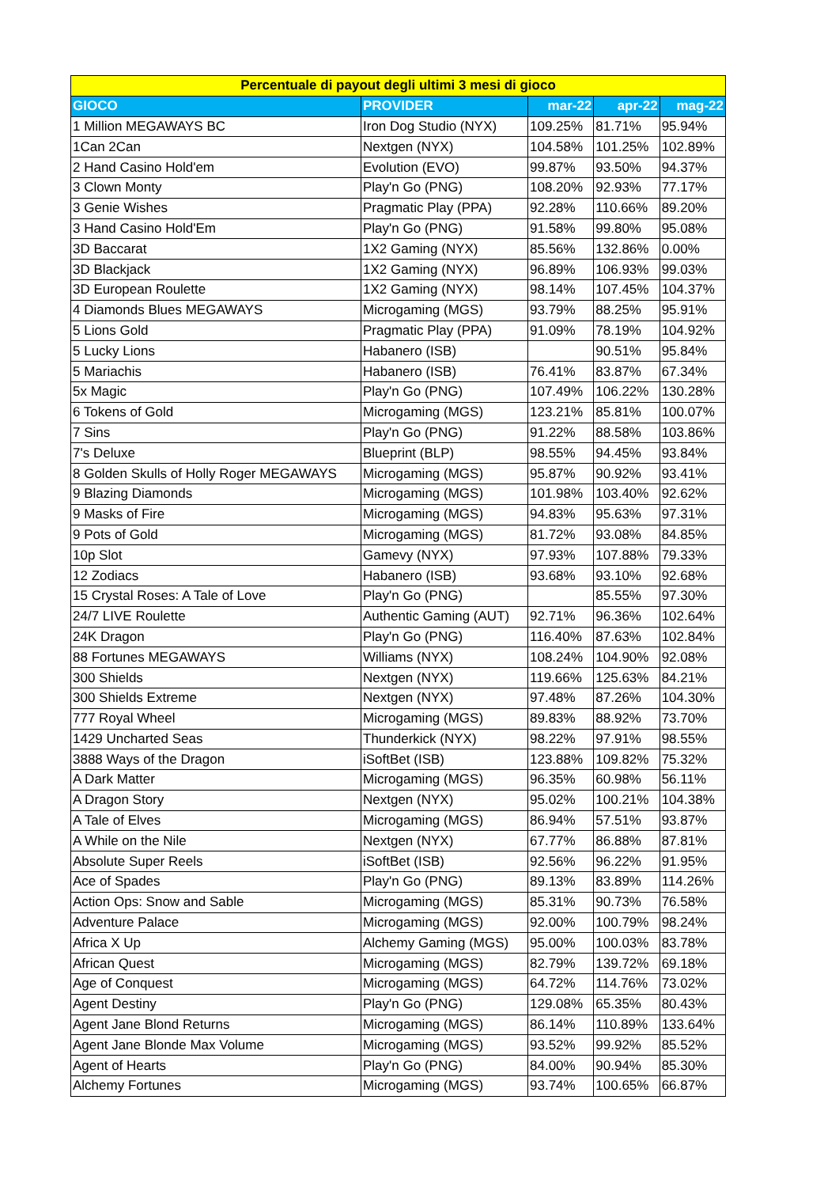| Percentuale di payout degli ultimi 3 mesi di gioco | | | | |
| --- | --- | --- | --- | --- |
| GIOCO | PROVIDER | mar-22 | apr-22 | mag-22 |
| 1 Million MEGAWAYS BC | Iron Dog Studio (NYX) | 109.25% | 81.71% | 95.94% |
| 1Can 2Can | Nextgen (NYX) | 104.58% | 101.25% | 102.89% |
| 2 Hand Casino Hold'em | Evolution (EVO) | 99.87% | 93.50% | 94.37% |
| 3 Clown Monty | Play'n Go (PNG) | 108.20% | 92.93% | 77.17% |
| 3 Genie Wishes | Pragmatic Play (PPA) | 92.28% | 110.66% | 89.20% |
| 3 Hand Casino Hold'Em | Play'n Go (PNG) | 91.58% | 99.80% | 95.08% |
| 3D Baccarat | 1X2 Gaming (NYX) | 85.56% | 132.86% | 0.00% |
| 3D Blackjack | 1X2 Gaming (NYX) | 96.89% | 106.93% | 99.03% |
| 3D European Roulette | 1X2 Gaming (NYX) | 98.14% | 107.45% | 104.37% |
| 4 Diamonds Blues MEGAWAYS | Microgaming (MGS) | 93.79% | 88.25% | 95.91% |
| 5 Lions Gold | Pragmatic Play (PPA) | 91.09% | 78.19% | 104.92% |
| 5 Lucky Lions | Habanero (ISB) | | 90.51% | 95.84% |
| 5 Mariachis | Habanero (ISB) | 76.41% | 83.87% | 67.34% |
| 5x Magic | Play'n Go (PNG) | 107.49% | 106.22% | 130.28% |
| 6 Tokens of Gold | Microgaming (MGS) | 123.21% | 85.81% | 100.07% |
| 7 Sins | Play'n Go (PNG) | 91.22% | 88.58% | 103.86% |
| 7's Deluxe | Blueprint (BLP) | 98.55% | 94.45% | 93.84% |
| 8 Golden Skulls of Holly Roger MEGAWAYS | Microgaming (MGS) | 95.87% | 90.92% | 93.41% |
| 9 Blazing Diamonds | Microgaming (MGS) | 101.98% | 103.40% | 92.62% |
| 9 Masks of Fire | Microgaming (MGS) | 94.83% | 95.63% | 97.31% |
| 9 Pots of Gold | Microgaming (MGS) | 81.72% | 93.08% | 84.85% |
| 10p Slot | Gamevy (NYX) | 97.93% | 107.88% | 79.33% |
| 12 Zodiacs | Habanero (ISB) | 93.68% | 93.10% | 92.68% |
| 15 Crystal Roses: A Tale of Love | Play'n Go (PNG) | | 85.55% | 97.30% |
| 24/7 LIVE Roulette | Authentic Gaming (AUT) | 92.71% | 96.36% | 102.64% |
| 24K Dragon | Play'n Go (PNG) | 116.40% | 87.63% | 102.84% |
| 88 Fortunes MEGAWAYS | Williams (NYX) | 108.24% | 104.90% | 92.08% |
| 300 Shields | Nextgen (NYX) | 119.66% | 125.63% | 84.21% |
| 300 Shields Extreme | Nextgen (NYX) | 97.48% | 87.26% | 104.30% |
| 777 Royal Wheel | Microgaming (MGS) | 89.83% | 88.92% | 73.70% |
| 1429 Uncharted Seas | Thunderkick (NYX) | 98.22% | 97.91% | 98.55% |
| 3888 Ways of the Dragon | iSoftBet (ISB) | 123.88% | 109.82% | 75.32% |
| A Dark Matter | Microgaming (MGS) | 96.35% | 60.98% | 56.11% |
| A Dragon Story | Nextgen (NYX) | 95.02% | 100.21% | 104.38% |
| A Tale of Elves | Microgaming (MGS) | 86.94% | 57.51% | 93.87% |
| A While on the Nile | Nextgen (NYX) | 67.77% | 86.88% | 87.81% |
| Absolute Super Reels | iSoftBet (ISB) | 92.56% | 96.22% | 91.95% |
| Ace of Spades | Play'n Go (PNG) | 89.13% | 83.89% | 114.26% |
| Action Ops: Snow and Sable | Microgaming (MGS) | 85.31% | 90.73% | 76.58% |
| Adventure Palace | Microgaming (MGS) | 92.00% | 100.79% | 98.24% |
| Africa X Up | Alchemy Gaming (MGS) | 95.00% | 100.03% | 83.78% |
| African Quest | Microgaming (MGS) | 82.79% | 139.72% | 69.18% |
| Age of Conquest | Microgaming (MGS) | 64.72% | 114.76% | 73.02% |
| Agent Destiny | Play'n Go (PNG) | 129.08% | 65.35% | 80.43% |
| Agent Jane Blond Returns | Microgaming (MGS) | 86.14% | 110.89% | 133.64% |
| Agent Jane Blonde Max Volume | Microgaming (MGS) | 93.52% | 99.92% | 85.52% |
| Agent of Hearts | Play'n Go (PNG) | 84.00% | 90.94% | 85.30% |
| Alchemy Fortunes | Microgaming (MGS) | 93.74% | 100.65% | 66.87% |